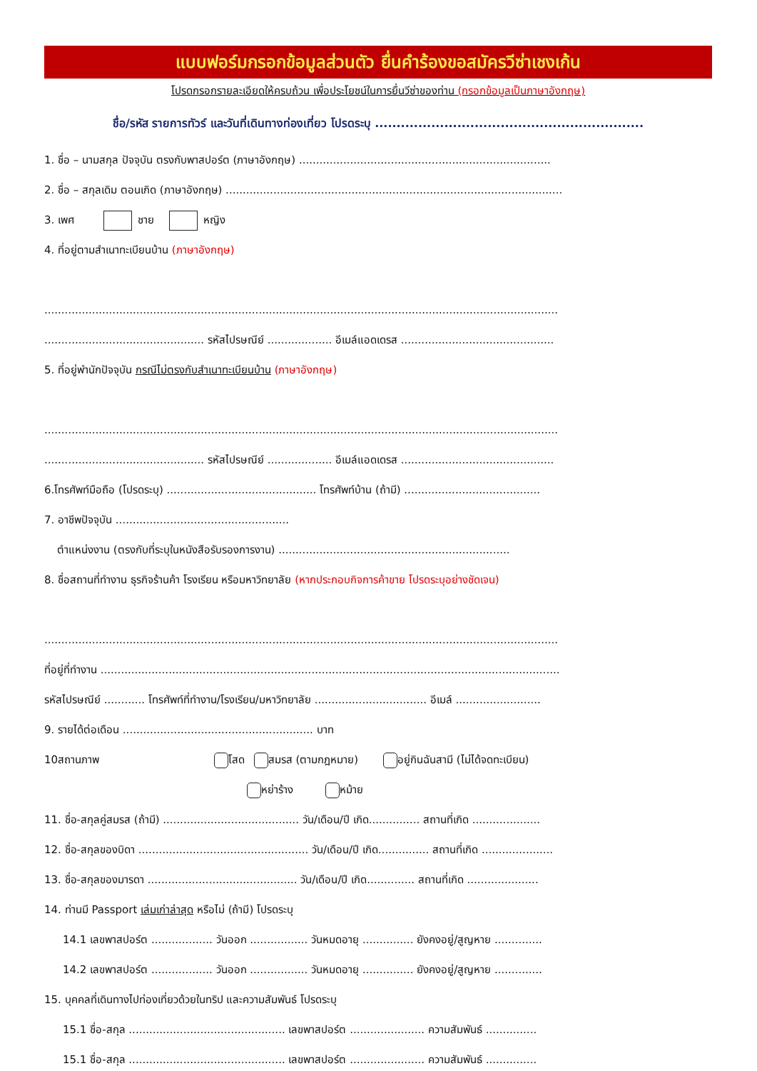แบบฟอร์มกรอกข้อมูลส่วนตัว ยื่นคำร้องขอสมัครวีซ่าเชงเก้น
โปรดกรอกรายละเอียดให้ครบถ้วน เพื่อประโยชน์ในการยื่นวีซ่าของท่าน (กรอกข้อมูลเป็นภาษาอังกฤษ)
ชื่อ/รหัส รายการทัวร์ และวันที่เดินทางท่องเที่ยว โปรดระบุ ..............................................................
1. ชื่อ – นามสกุล ปัจจุบัน ตรงกับพาสปอร์ต (ภาษาอังกฤษ) ..........................................................................
2. ชื่อ – สกุลเดิม ตอนเกิด (ภาษาอังกฤษ) ...................................................................................................
3. เพศ ชาย หญิง
4. ที่อยู่ตามสำเนาทะเบียนบ้าน (ภาษาอังกฤษ)
.......................................................................................................................................................
............................................... รหัสไปรษณีย์ ................... อีเมล์แอดเดรส .............................................
5. ที่อยู่พำนักปัจจุบัน กรณีไม่ตรงกับสำเนาทะเบียนบ้าน (ภาษาอังกฤษ)
.......................................................................................................................................................
............................................... รหัสไปรษณีย์ ................... อีเมล์แอดเดรส .............................................
6.โทรศัพท์มือถือ (โปรดระบุ) ............................................ โทรศัพท์บ้าน (ถ้ามี) ........................................
7. อาชีพปัจจุบัน ...................................................
ตำแหน่งงาน (ตรงกับที่ระบุในหนังสือรับรองการงาน) ....................................................................
8. ชื่อสถานที่ทำงาน ธุรกิจร้านค้า โรงเรียน หรือมหาวิทยาลัย (หากประกอบกิจการค้าขาย โปรดระบุอย่างชัดเจน)
.......................................................................................................................................................
ที่อยู่ที่ทำงาน .......................................................................................................................................
รหัสไปรษณีย์ ............ โทรศัพท์ที่ทำงาน/โรงเรียน/มหาวิทยาลัย ................................. อีเมล์ .........................
9. รายได้ต่อเดือน ........................................................ บาท
10สถานภาพ โสด สมรส (ตามกฎหมาย) อยู่กินฉันสามี (ไม่ได้จดทะเบียน)
หย่าร้าง หม้าย
11. ชื่อ-สกุลคู่สมรส (ถ้ามี) ........................................ วัน/เดือน/ปี เกิด............... สถานที่เกิด ....................
12. ชื่อ-สกุลของบิดา .................................................. วัน/เดือน/ปี เกิด............... สถานที่เกิด .....................
13. ชื่อ-สกุลของมารดา ............................................ วัน/เดือน/ปี เกิด.............. สถานที่เกิด .....................
14. ท่านมี Passport เล่มเก่าล่าสุด หรือไม่ (ถ้ามี) โปรดระบุ
14.1 เลขพาสปอร์ต .................. วันออก ................. วันหมดอายุ ............... ยังคงอยู่/สูญหาย ..............
14.2 เลขพาสปอร์ต .................. วันออก ................. วันหมดอายุ ............... ยังคงอยู่/สูญหาย ..............
15. บุคคลที่เดินทางไปท่องเที่ยวด้วยในทริป และความสัมพันธ์ โปรดระบุ
15.1 ชื่อ-สกุล .............................................. เลขพาสปอร์ต ...................... ความสัมพันธ์ ...............
15.1 ชื่อ-สกุล .............................................. เลขพาสปอร์ต ...................... ความสัมพันธ์ ...............